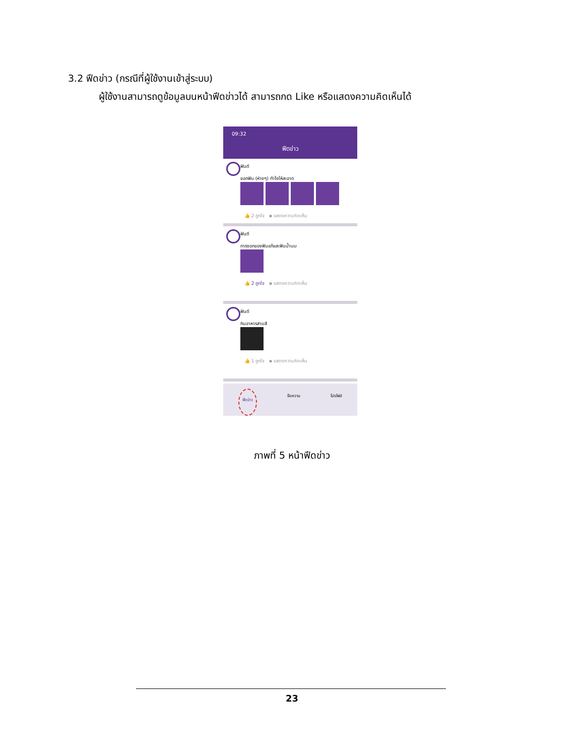3.2 ฟีดข่าว (กรณีที่ผู้ใช้งานเข้าสู่ระบบ)
ผู้ใช้งานสามารถดูข้อมูลบนหน้าฟีดข่าวได้ สามารถกด Like หรือแสดงความคิดเห็นได้
09:32
ฟีดข่าว
ฟันดี
ขอกฟัน (ห่างๆ) ทำไงให้สะอาด
👍 2 ถูกใจ ▪ แสดงความคิดเห็น
ฟันดี
การงอกของฟันแท้และฟันน้ำนม
👍 2 ถูกใจ ▪ แสดงความคิดเห็น
ฟันดี
กินอาหารสามสี
👍 1 ถูกใจ ▪ แสดงความคิดเห็น
🦷
ฟีดข่าว
🦷
ข้อความ
🦷
โปรไฟล์
ภาพที่ 5 หน้าฟีดข่าว
23